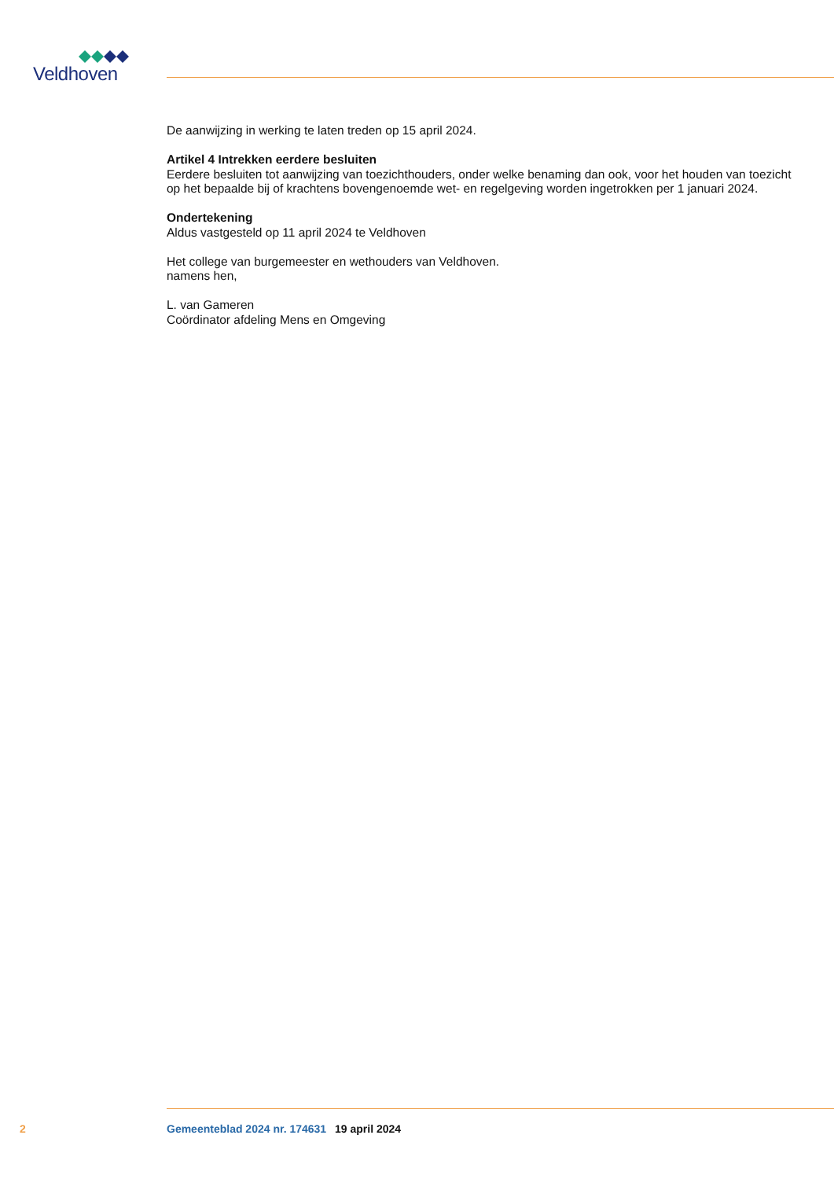Veldhoven
De aanwijzing in werking te laten treden op 15 april 2024.
Artikel 4 Intrekken eerdere besluiten
Eerdere besluiten tot aanwijzing van toezichthouders, onder welke benaming dan ook, voor het houden van toezicht op het bepaalde bij of krachtens bovengenoemde wet- en regelgeving worden ingetrokken per 1 januari 2024.
Ondertekening
Aldus vastgesteld op 11 april 2024 te Veldhoven
Het college van burgemeester en wethouders van Veldhoven.
namens hen,
L. van Gameren
Coördinator afdeling Mens en Omgeving
2 Gemeenteblad 2024 nr. 174631 19 april 2024